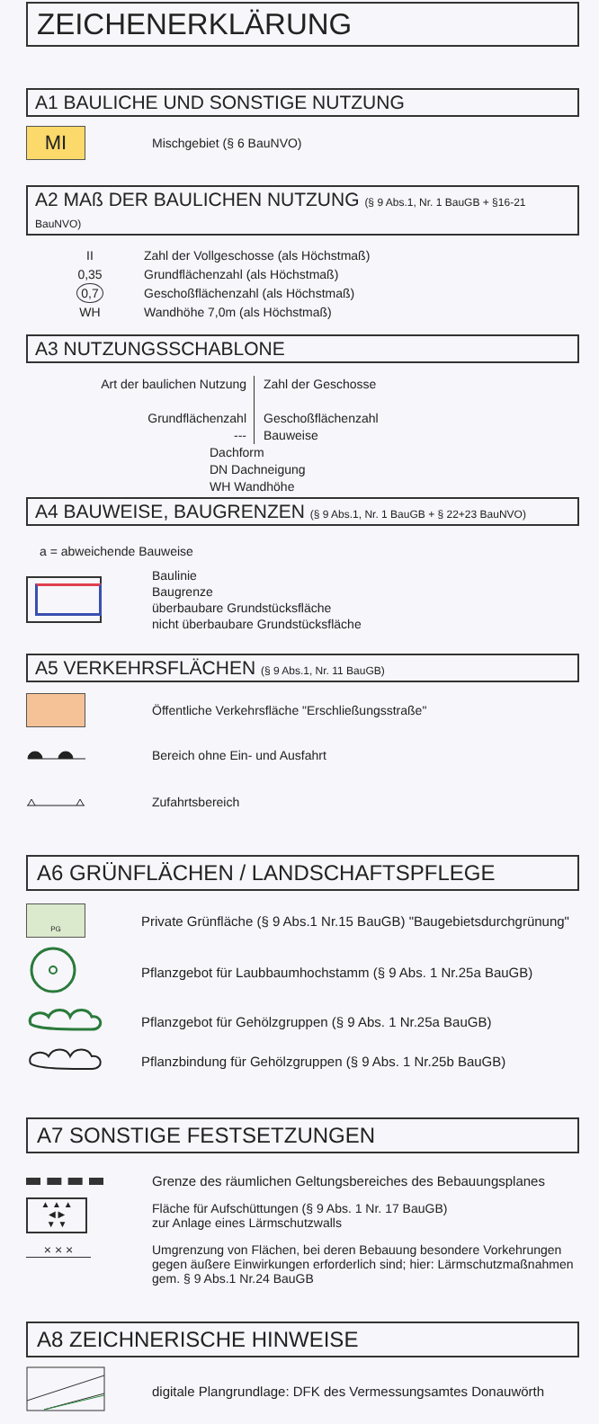ZEICHENERKLÄRUNG
A1 BAULICHE UND SONSTIGE NUTZUNG
MI
Mischgebiet (§ 6 BauNVO)
A2 MAß DER BAULICHEN NUTZUNG (§ 9 Abs.1, Nr. 1 BauGB + §16-21 BauNVO)
II
0,35
0,7
WH
Zahl der Vollgeschosse (als Höchstmaß)
Grundflächenzahl (als Höchstmaß)
Geschoßflächenzahl (als Höchstmaß)
Wandhöhe 7,0m (als Höchstmaß)
A3 NUTZUNGSSCHABLONE
Art der baulichen Nutzung
Grundflächenzahl
---
Zahl der Geschosse
Geschoßflächenzahl
Bauweise
Dachform
DN Dachneigung
WH Wandhöhe
A4 BAUWEISE, BAUGRENZEN (§ 9 Abs.1, Nr. 1 BauGB + § 22+23 BauNVO)
a = abweichende Bauweise
Baulinie
Baugrenze
überbaubare Grundstücksfläche
nicht überbaubare Grundstücksfläche
A5 VERKEHRSFLÄCHEN (§ 9 Abs.1, Nr. 11 BauGB)
Öffentliche Verkehrsfläche "Erschließungsstraße"
Bereich ohne Ein- und Ausfahrt
Zufahrtsbereich
A6 GRÜNFLÄCHEN / LANDSCHAFTSPFLEGE
PG
Private Grünfläche (§ 9 Abs.1 Nr.15 BauGB) "Baugebietsdurchgrünung"
Pflanzgebot für Laubbaumhochstamm (§ 9 Abs. 1 Nr.25a BauGB)
Pflanzgebot für Gehölzgruppen (§ 9 Abs. 1 Nr.25a BauGB)
Pflanzbindung für Gehölzgruppen (§ 9 Abs. 1 Nr.25b BauGB)
A7 SONSTIGE FESTSETZUNGEN
Grenze des räumlichen Geltungsbereiches des Bebauungsplanes
▲ ▲ ▲
◀ ▶
▼ ▼
Fläche für Aufschüttungen (§ 9 Abs. 1 Nr. 17 BauGB)
zur Anlage eines Lärmschutzwalls
× × × Umgrenzung von Flächen, bei deren Bebauung besondere Vorkehrungen gegen äußere Einwirkungen erforderlich sind; hier: Lärmschutzmaßnahmen gem. § 9 Abs.1 Nr.24 BauGB
A8 ZEICHNERISCHE HINWEISE
digitale Plangrundlage: DFK des Vermessungsamtes Donauwörth